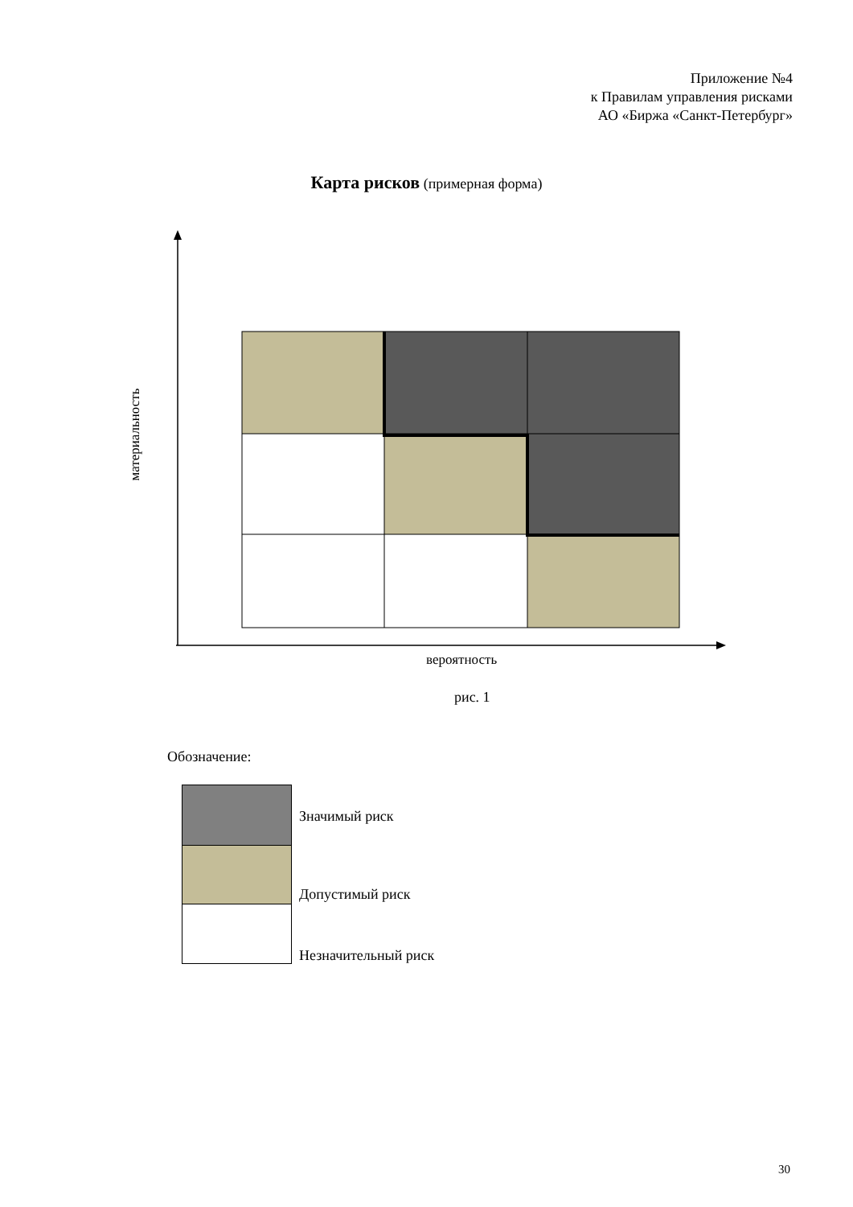Приложение №4
к Правилам управления рисками
АО «Биржа «Санкт-Петербург»
Карта рисков (примерная форма)
материальность
вероятность
рис. 1
Обозначение:
Значимый риск
Допустимый риск
Незначительный риск
30